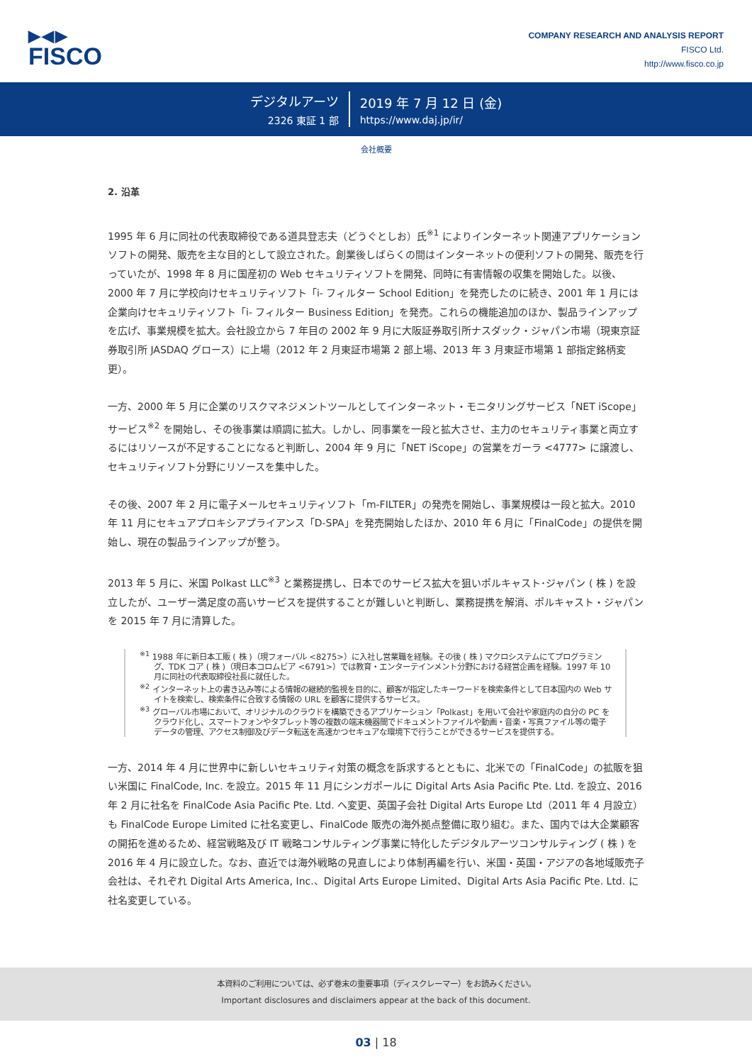▶◀▶
FISCO
COMPANY RESEARCH AND ANALYSIS REPORT
FISCO Ltd.
http://www.fisco.co.jp
デジタルアーツ
2326 東証 1 部
2019 年 7 月 12 日 (金)
https://www.daj.jp/ir/
会社概要
2. 沿革
1995 年 6 月に同社の代表取締役である道具登志夫（どうぐとしお）氏<sup>※1</sup> によりインターネット関連アプリケーションソフトの開発、販売を主な目的として設立された。創業後しばらくの間はインターネットの便利ソフトの開発、販売を行っていたが、1998 年 8 月に国産初の Web セキュリティソフトを開発、同時に有害情報の収集を開始した。以後、2000 年 7 月に学校向けセキュリティソフト「i- フィルター School Edition」を発売したのに続き、2001 年 1 月には企業向けセキュリティソフト「i- フィルター Business Edition」を発売。これらの機能追加のほか、製品ラインアップを広げ、事業規模を拡大。会社設立から 7 年目の 2002 年 9 月に大阪証券取引所ナスダック・ジャパン市場（現東京証券取引所 JASDAQ グロース）に上場（2012 年 2 月東証市場第 2 部上場、2013 年 3 月東証市場第 1 部指定銘柄変更）。
一方、2000 年 5 月に企業のリスクマネジメントツールとしてインターネット・モニタリングサービス「NET iScope」サービス<sup>※2</sup> を開始し、その後事業は順調に拡大。しかし、同事業を一段と拡大させ、主力のセキュリティ事業と両立するにはリソースが不足することになると判断し、2004 年 9 月に「NET iScope」の営業をガーラ <4777> に譲渡し、セキュリティソフト分野にリソースを集中した。
その後、2007 年 2 月に電子メールセキュリティソフト「m-FILTER」の発売を開始し、事業規模は一段と拡大。2010 年 11 月にセキュアプロキシアプライアンス「D-SPA」を発売開始したほか、2010 年 6 月に「FinalCode」の提供を開始し、現在の製品ラインアップが整う。
2013 年 5 月に、米国 Polkast LLC<sup>※3</sup> と業務提携し、日本でのサービス拡大を狙いポルキャスト･ジャパン ( 株 ) を設立したが、ユーザー満足度の高いサービスを提供することが難しいと判断し、業務提携を解消、ポルキャスト・ジャパンを 2015 年 7 月に清算した。
<sup>※1</sup> 1988 年に新日本工販 ( 株 )（現フォーバル <8275>）に入社し営業職を経験。その後 ( 株 ) マクロシステムにてプログラミング、TDK コア ( 株 )（現日本コロムビア <6791>）では教育・エンターテインメント分野における経営企画を経験。1997 年 10 月に同社の代表取締役社長に就任した。
<sup>※2</sup> インターネット上の書き込み等による情報の継続的監視を目的に、顧客が指定したキーワードを検索条件として日本国内の Web サイトを検索し、検索条件に合致する情報の URL を顧客に提供するサービス。
<sup>※3</sup> グローバル市場において、オリジナルのクラウドを構築できるアプリケーション「Polkast」を用いて会社や家庭内の自分の PC をクラウド化し、スマートフォンやタブレット等の複数の端末機器間でドキュメントファイルや動画・音楽・写真ファイル等の電子データの管理、アクセス制御及びデータ転送を高速かつセキュアな環境下で行うことができるサービスを提供する。
一方、2014 年 4 月に世界中に新しいセキュリティ対策の概念を訴求するとともに、北米での「FinalCode」の拡販を狙い米国に FinalCode, Inc. を設立。2015 年 11 月にシンガポールに Digital Arts Asia Pacific Pte. Ltd. を設立、2016 年 2 月に社名を FinalCode Asia Pacific Pte. Ltd. へ変更、英国子会社 Digital Arts Europe Ltd（2011 年 4 月設立）も FinalCode Europe Limited に社名変更し、FinalCode 販売の海外拠点整備に取り組む。また、国内では大企業顧客の開拓を進めるため、経営戦略及び IT 戦略コンサルティング事業に特化したデジタルアーツコンサルティング ( 株 ) を 2016 年 4 月に設立した。なお、直近では海外戦略の見直しにより体制再編を行い、米国・英国・アジアの各地域販売子会社は、それぞれ Digital Arts America, Inc.、Digital Arts Europe Limited、Digital Arts Asia Pacific Pte. Ltd. に社名変更している。
本資料のご利用については、必ず巻末の重要事項（ディスクレーマー）をお読みください。
Important disclosures and disclaimers appear at the back of this document.
03 | 18